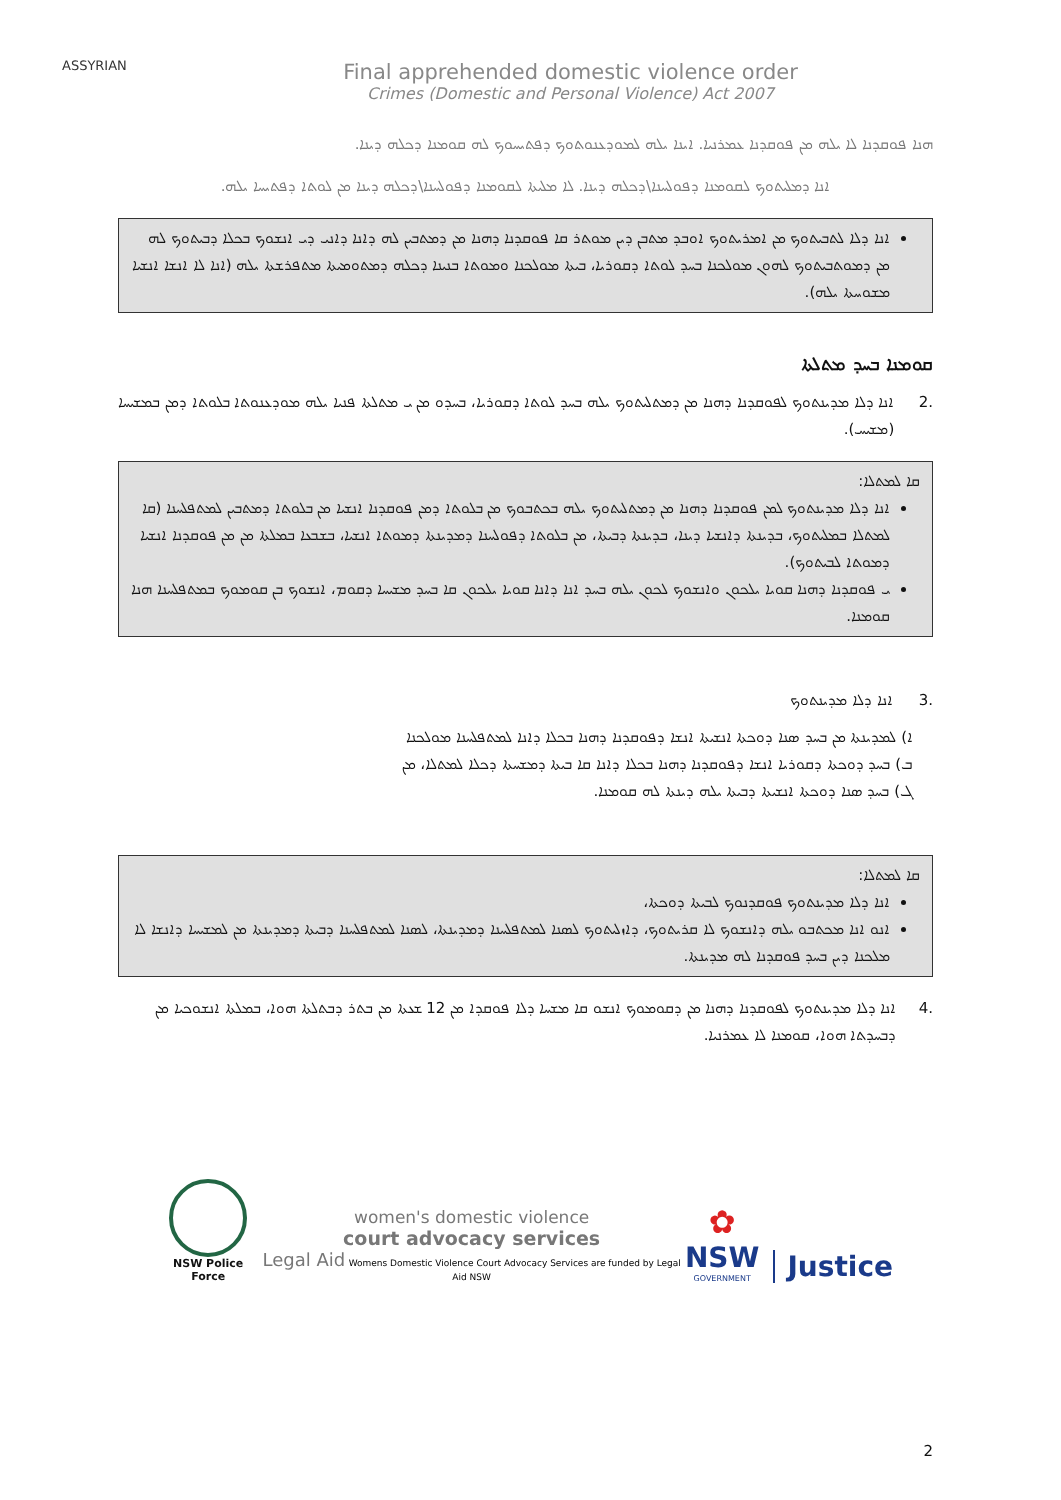ASSYRIAN
Final apprehended domestic violence order
Crimes (Domestic and Personal Violence) Act 2007
ܗܢܐ ܦܘܩܕܢܐ ܠܐ ܝܠܗ ܡܢ ܦܘܩܕܢܐ ܥܡܪܢܝܐ. ܐܝܢܐ ܝܠܗ ܠܡܘܕܥܢܘܬܘܟ ܕܦܬܝܚܘܟ ܠܗ ܩܘܡܢܐ ܕܟܠܗ ܕܝܢܐ.
ܐܢܐ ܕܡܠܝܬܘܟ ܠܩܘܡܢܐ ܕܦܘܠܚܢܐ\ܕܟܠܗ ܕܝܢܐ. ܠܐ ܡܠܝܬܐ ܠܩܘܡܢܐ ܕܦܘܠܚܢܐ\ܕܟܠܗ ܕܝܢܐ ܡܢ ܠܘܬܐ ܕܦܬܝܚܐ ܝܠܗ.
ܐܢܐ ܕܠܐ ܠܬܒܝܬܘܟ ܡܢ ܐܡܪܝܬܘܟ ܐܘܒܕ ܡܬܒܢ ܕܝܢ ܡܘܬܪ ܩܐ ܦܘܩܕܢܐ ܕܗܢܐ ܡܢ ܕܡܬܒܝܢ ܠܗ ܕܐܢܐ ܕܐܢܝ ܕܝ ܐܢܫܘܟ ܒܟܠܐ ܕܒܝܬܘܟ ܠܗ ܡܢ ܕܡܘܬܒܝܬܘܟ ܠܗܘܢ ܡܘܠܟܢܐ ܒܚܕ ܠܘܬܐ ܕܩܘܪܝܐ، ܒܝܬܐ ܡܘܠܟܢܐ ܘܡܘܬܐ ܒܢܝܢܐ ܕܟܠܗ ܕܡܬܘܡܝܬܐ ܡܬܦܪܫܬܐ ܝܠܗ (ܐܢܐ ܠܐ ܐܢܫܐ ܐܢܫܝܐ ܡܫܘܚܬܐ ܝܠܗ).
ܩܘܡܢܐ ܒܚܕ ܡܬܠܬܐ
2. ܐܢܐ ܕܠܐ ܡܕܝܢܬܘܟ ܠܦܘܩܕܢܐ ܕܗܢܐ ܡܢ ܕܡܬܠܝܬܘܟ ܝܠܗ ܒܚܕ ܠܘܬܐ ܕܩܘܪܝܐ، ܒܚܕܘ ܡܢ ܝ ܡܬܠܬܐ ܦܢܝܐ ܝܠܗ ܡܘܕܥܢܘܬܐ ܒܠܘܬܐ ܕܡܢ ܒܡܫܝܚܐ (ܡܫܝܚ).
ܩܐ ܠܡܬܠܐ:
ܐܢܐ ܕܠܐ ܡܕܝܢܬܘܟ ܠܡܢ ܦܘܩܕܢܐ ܕܗܢܐ ܡܢ ܕܡܬܠܝܬܘܟ ܝܠܗ ܒܟܬܒܘܟ ܡܢ ܒܠܘܬܐ ܕܡܢ ܦܘܩܕܢܐ ܐܢܫܝܐ ܡܢ ܒܠܘܬܐ ܕܡܬܒܝܢ ܠܡܬܦܠܚܢܐ (ܩܐ ܠܡܬܠܐ ܒܡܠܝܬܘܟ، ܒܕܝܢܬܐ ܕܐܢܫܝܐ ܕܝܢܐ، ܒܕܝܢܬܐ ܕܒܝܬܐ، ܡܢ ܒܠܘܬܐ ܕܦܘܠܚܢܐ ܕܡܕܝܢܬܐ ܕܡܘܬܐ ܐܢܫܝܐ، ܒܫܒܥܐ ܒܡܠܬܐ ܡܢ ܡܢ ܦܘܩܕܢܐ ܐܢܫܝܐ ܕܡܘܬܐ ܠܒܝܬܘܟ).
ܝ ܦܘܩܕܢܐ ܕܗܢܐ ܩܘܝܐ ܝܠܟܘܢ ܘܐܢܫܘܟ ܠܟܘܢ ܝܠܗ ܒܚܕ ܐܢܐ ܕܐܢܐ ܩܘܝܐ ܝܠܟܘܢ ܩܐ ܒܚܕ ܡܫܝܚܐ ܕܩܘܡ، ܐܢܫܘܟ ܒܢ ܩܘܡܘܟ ܒܡܬܦܠܚܢܐ ܗܢܐ ܩܘܡܢܐ.
3. ܐܢܐ ܕܠܐ ܡܕܝܢܬܘܟ
ܐ) ܠܡܕܝܢܬܐ ܡܢ ܒܚܕ ܣܢܐ ܕܘܟܬܐ ܐܢܫܝܬܐ ܐܢܫܐ ܕܦܘܩܕܢܐ ܕܗܢܐ ܒܟܠܐ ܕܐܢܐ ܠܡܬܦܠܚܢܐ ܡܘܠܟܢܐ
ܒ) ܒܚܕ ܕܘܟܬܐ ܕܩܘܪܝܐ ܐܢܫܐ ܕܦܘܩܕܢܐ ܕܗܢܐ ܒܟܠܐ ܕܐܢܐ ܩܐ ܒܝܬܐ ܕܡܫܚܬܐ ܕܟܠܐ ܠܡܬܠܐ، ܡܢ
ܓ) ܒܚܕ ܣܢܐ ܕܘܟܬܐ ܐܢܫܝܬܐ ܕܒܝܬܐ ܝܠܗ ܕܝܢܬܐ ܠܗ ܩܘܡܢܐ.
ܩܐ ܠܡܬܠܐ:
ܐܢܐ ܕܠܐ ܡܕܝܢܬܘܟ ܦܘܩܕܢܘܟ ܠܒܝܬܐ ܕܘܟܬܐ،
ܐܢܘ ܐܢܐ ܡܟܬܒܘ ܝܠܗ ܕܐܢܫܘܟ ܠܐ ܩܪܝܬܘܟ، ܕܐܙܠܝܬܘܟ ܠܣܢܐ ܠܡܬܦܠܚܢܐ ܕܡܕܝܢܬܐ، ܠܣܢܐ ܠܡܬܦܠܚܢܐ ܕܒܝܬܐ ܕܡܕܝܢܬܐ ܡܢ ܠܡܫܝܚܐ ܕܐܢܫܐ ܠܐ ܡܠܟܢܐ ܕܝܢ ܒܚܕ ܦܘܩܕܢܐ ܠܗ ܡܕܝܢܬܐ.
4. ܐܢܐ ܕܠܐ ܡܕܝܢܬܘܟ ܠܦܘܩܕܢܐ ܕܗܢܐ ܡܢ ܕܩܘܡܘܟ ܐܢܫܘ ܩܐ ܡܫܚܐ ܕܠܐ ܦܘܩܕܐ ܡܢ 12 ܫܥܬܐ ܡܢ ܒܬܪ ܕܒܬܠܬܐ ܗܘܐ، ܒܡܠܬܐ ܐܢܫܘܟܝܐ ܡܢ ܕܒܚܕܬܐ ܗܘܐ، ܩܘܡܢܐ ܠܐ ܥܡܪܢܝܐ.
NSW Police Force
women's domestic violence
court advocacy services
Legal Aid Womens Domestic Violence Court Advocacy Services are funded by Legal Aid NSW
✿
NSW
GOVERNMENT
Justice
2